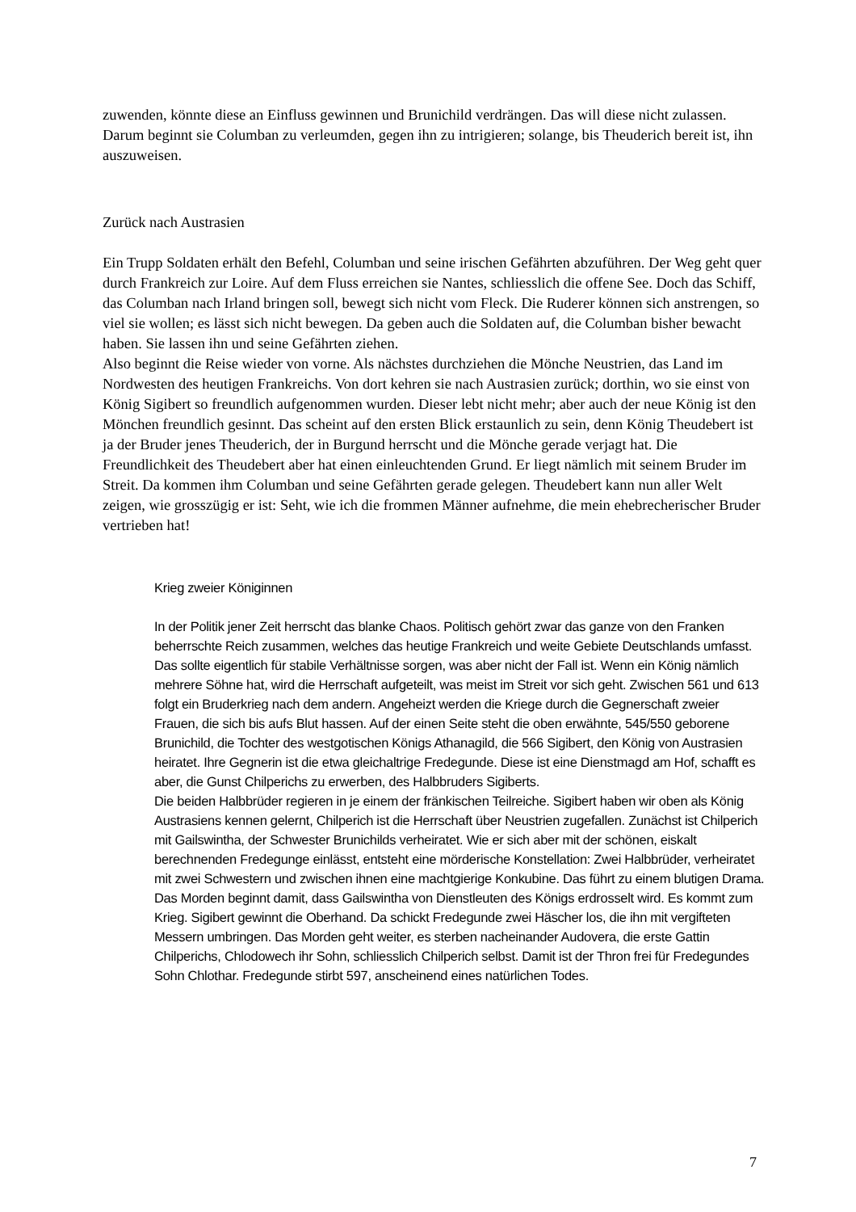zuwenden, könnte diese an Einfluss gewinnen und Brunichild verdrängen. Das will diese nicht zulassen. Darum beginnt sie Columban zu verleumden, gegen ihn zu intrigieren; solange, bis Theuderich bereit ist, ihn auszuweisen.
Zurück nach Austrasien
Ein Trupp Soldaten erhält den Befehl, Columban und seine irischen Gefährten abzuführen. Der Weg geht quer durch Frankreich zur Loire. Auf dem Fluss erreichen sie Nantes, schliesslich die offene See. Doch das Schiff, das Columban nach Irland bringen soll, bewegt sich nicht vom Fleck. Die Ruderer können sich anstrengen, so viel sie wollen; es lässt sich nicht bewegen. Da geben auch die Soldaten auf, die Columban bisher bewacht haben. Sie lassen ihn und seine Gefährten ziehen.
Also beginnt die Reise wieder von vorne. Als nächstes durchziehen die Mönche Neustrien, das Land im Nordwesten des heutigen Frankreichs. Von dort kehren sie nach Austrasien zurück; dorthin, wo sie einst von König Sigibert so freundlich aufgenommen wurden. Dieser lebt nicht mehr; aber auch der neue König ist den Mönchen freundlich gesinnt. Das scheint auf den ersten Blick erstaunlich zu sein, denn König Theudebert ist ja der Bruder jenes Theuderich, der in Burgund herrscht und die Mönche gerade verjagt hat. Die Freundlichkeit des Theudebert aber hat einen einleuchtenden Grund. Er liegt nämlich mit seinem Bruder im Streit. Da kommen ihm Columban und seine Gefährten gerade gelegen. Theudebert kann nun aller Welt zeigen, wie grosszügig er ist: Seht, wie ich die frommen Männer aufnehme, die mein ehebrecherischer Bruder vertrieben hat!
Krieg zweier Königinnen
In der Politik jener Zeit herrscht das blanke Chaos. Politisch gehört zwar das ganze von den Franken beherrschte Reich zusammen, welches das heutige Frankreich und weite Gebiete Deutschlands umfasst. Das sollte eigentlich für stabile Verhältnisse sorgen, was aber nicht der Fall ist. Wenn ein König nämlich mehrere Söhne hat, wird die Herrschaft aufgeteilt, was meist im Streit vor sich geht. Zwischen 561 und 613 folgt ein Bruderkrieg nach dem andern. Angeheizt werden die Kriege durch die Gegnerschaft zweier Frauen, die sich bis aufs Blut hassen. Auf der einen Seite steht die oben erwähnte, 545/550 geborene Brunichild, die Tochter des westgotischen Königs Athanagild, die 566 Sigibert, den König von Austrasien heiratet. Ihre Gegnerin ist die etwa gleichaltrige Fredegunde. Diese ist eine Dienstmagd am Hof, schafft es aber, die Gunst Chilperichs zu erwerben, des Halbbruders Sigiberts.
Die beiden Halbbrüder regieren in je einem der fränkischen Teilreiche. Sigibert haben wir oben als König Austrasiens kennen gelernt, Chilperich ist die Herrschaft über Neustrien zugefallen. Zunächst ist Chilperich mit Gailswintha, der Schwester Brunichilds verheiratet. Wie er sich aber mit der schönen, eiskalt berechnenden Fredegunge einlässt, entsteht eine mörderische Konstellation: Zwei Halbbrüder, verheiratet mit zwei Schwestern und zwischen ihnen eine machtgierige Konkubine. Das führt zu einem blutigen Drama.
Das Morden beginnt damit, dass Gailswintha von Dienstleuten des Königs erdrosselt wird. Es kommt zum Krieg. Sigibert gewinnt die Oberhand. Da schickt Fredegunde zwei Häscher los, die ihn mit vergifteten Messern umbringen. Das Morden geht weiter, es sterben nacheinander Audovera, die erste Gattin Chilperichs, Chlodowech ihr Sohn, schliesslich Chilperich selbst. Damit ist der Thron frei für Fredegundes Sohn Chlothar. Fredegunde stirbt 597, anscheinend eines natürlichen Todes.
7